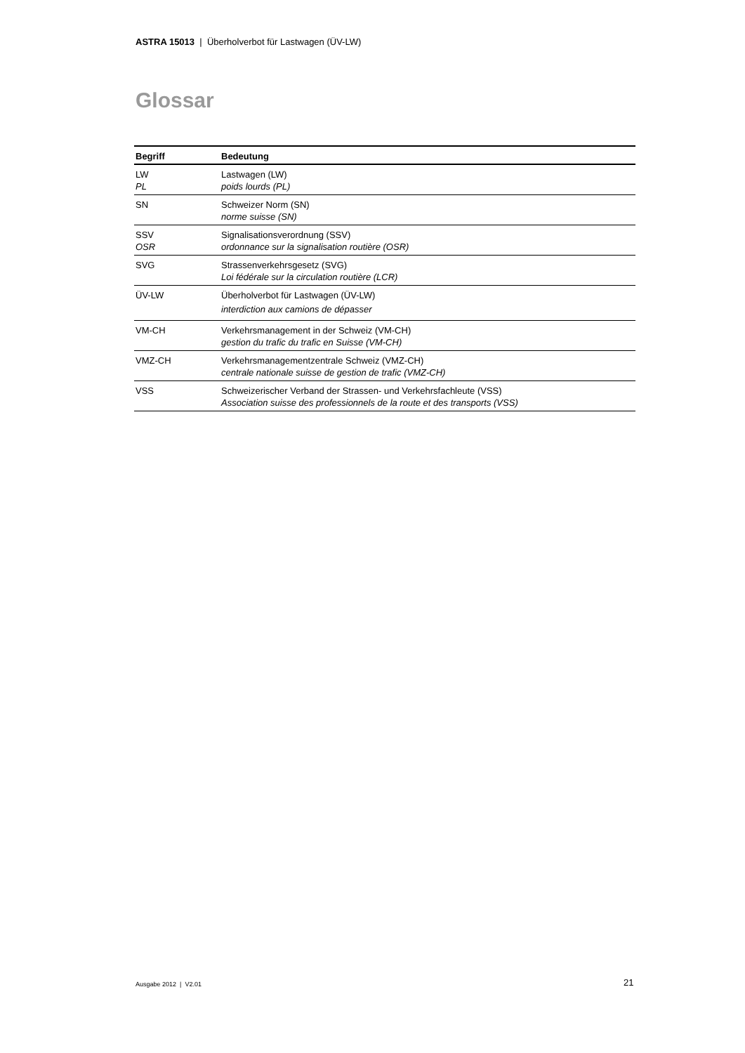ASTRA 15013 | Überholverbot für Lastwagen (ÜV-LW)
Glossar
| Begriff | Bedeutung |
| --- | --- |
| LW PL | Lastwagen (LW) poids lourds (PL) |
| SN | Schweizer Norm (SN) norme suisse (SN) |
| SSV OSR | Signalisationsverordnung (SSV) ordonnance sur la signalisation routière (OSR) |
| SVG | Strassenverkehrsgesetz (SVG) Loi fédérale sur la circulation routière (LCR) |
| ÜV-LW | Überholverbot für Lastwagen (ÜV-LW) interdiction aux camions de dépasser |
| VM-CH | Verkehrsmanagement in der Schweiz (VM-CH) gestion du trafic du trafic en Suisse (VM-CH) |
| VMZ-CH | Verkehrsmanagementzentrale Schweiz (VMZ-CH) centrale nationale suisse de gestion de trafic (VMZ-CH) |
| VSS | Schweizerischer Verband der Strassen- und Verkehrsfachleute (VSS) Association suisse des professionnels de la route et des transports (VSS) |
Ausgabe 2012 | V2.01 21